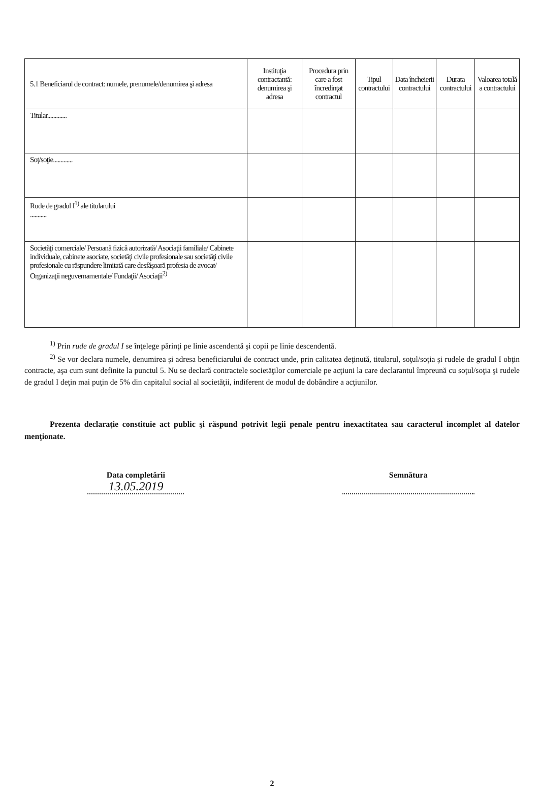| 5.1 Beneficiarul de contract: numele, prenumele/denumirea şi adresa | Instituţia contractantă: denumirea şi adresa | Procedura prin care a fost încredinţat contractul | Tipul contractului | Data încheierii contractului | Durata contractului | Valoarea totală a contractului |
| --- | --- | --- | --- | --- | --- | --- |
| Titular............. | | | | | | |
| Soţ/soţie............. | | | | | | |
| Rude de gradul I<sup>1)</sup> ale titularului ........... | | | | | | |
| Societăţi comerciale/ Persoană fizică autorizată/ Asociaţii familiale/ Cabinete individuale, cabinete asociate, societăţi civile profesionale sau societăţi civile profesionale cu răspundere limitată care desfăşoară profesia de avocat/ Organizaţii neguvernamentale/ Fundaţii/ Asociaţii<sup>2)</sup> | | | | | | |
<sup>1)</sup> Prin rude de gradul I se înţelege părinţi pe linie ascendentă şi copii pe linie descendentă.
<sup>2)</sup> Se vor declara numele, denumirea şi adresa beneficiarului de contract unde, prin calitatea deţinută, titularul, soţul/soţia şi rudele de gradul I obţin contracte, aşa cum sunt definite la punctul 5. Nu se declară contractele societăţilor comerciale pe acţiuni la care declarantul împreună cu soţul/soţia şi rudele de gradul I deţin mai puţin de 5% din capitalul social al societăţii, indiferent de modul de dobândire a acţiunilor.
Prezenta declaraţie constituie act public şi răspund potrivit legii penale pentru inexactitatea sau caracterul incomplet al datelor menţionate.
Data completării
13.05.2019
Semnătura
2